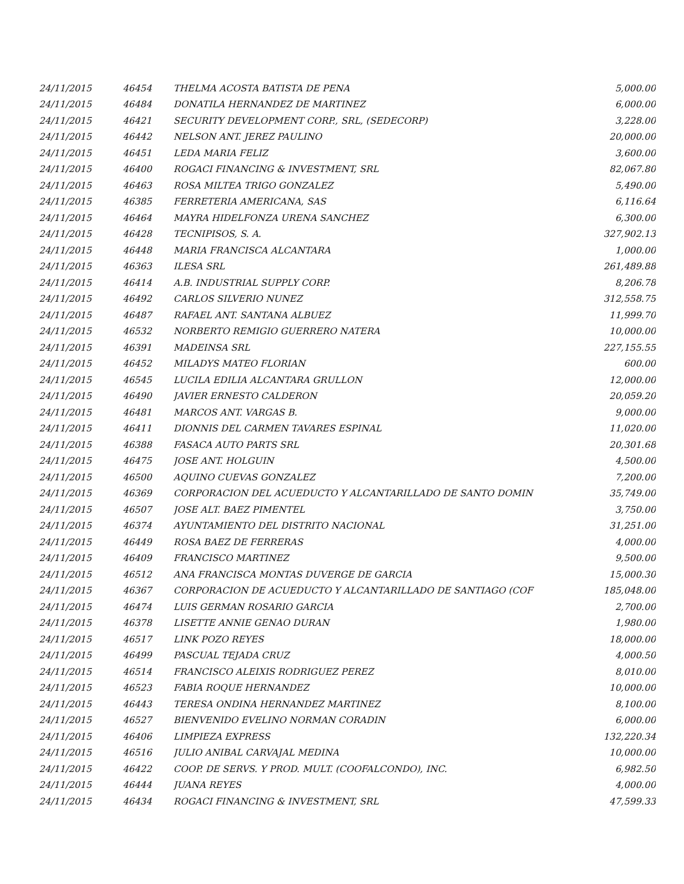| 24/11/2015 | 46454 | THELMA ACOSTA BATISTA DE PENA | 5,000.00 |
| 24/11/2015 | 46484 | DONATILA HERNANDEZ DE MARTINEZ | 6,000.00 |
| 24/11/2015 | 46421 | SECURITY DEVELOPMENT CORP., SRL, (SEDECORP) | 3,228.00 |
| 24/11/2015 | 46442 | NELSON ANT. JEREZ PAULINO | 20,000.00 |
| 24/11/2015 | 46451 | LEDA MARIA FELIZ | 3,600.00 |
| 24/11/2015 | 46400 | ROGACI FINANCING & INVESTMENT, SRL | 82,067.80 |
| 24/11/2015 | 46463 | ROSA MILTEA TRIGO GONZALEZ | 5,490.00 |
| 24/11/2015 | 46385 | FERRETERIA AMERICANA, SAS | 6,116.64 |
| 24/11/2015 | 46464 | MAYRA HIDELFONZA URENA SANCHEZ | 6,300.00 |
| 24/11/2015 | 46428 | TECNIPISOS, S. A. | 327,902.13 |
| 24/11/2015 | 46448 | MARIA FRANCISCA ALCANTARA | 1,000.00 |
| 24/11/2015 | 46363 | ILESA SRL | 261,489.88 |
| 24/11/2015 | 46414 | A.B. INDUSTRIAL SUPPLY CORP. | 8,206.78 |
| 24/11/2015 | 46492 | CARLOS SILVERIO NUNEZ | 312,558.75 |
| 24/11/2015 | 46487 | RAFAEL ANT. SANTANA ALBUEZ | 11,999.70 |
| 24/11/2015 | 46532 | NORBERTO REMIGIO GUERRERO NATERA | 10,000.00 |
| 24/11/2015 | 46391 | MADEINSA SRL | 227,155.55 |
| 24/11/2015 | 46452 | MILADYS MATEO FLORIAN | 600.00 |
| 24/11/2015 | 46545 | LUCILA EDILIA ALCANTARA GRULLON | 12,000.00 |
| 24/11/2015 | 46490 | JAVIER ERNESTO CALDERON | 20,059.20 |
| 24/11/2015 | 46481 | MARCOS ANT. VARGAS B. | 9,000.00 |
| 24/11/2015 | 46411 | DIONNIS DEL CARMEN TAVARES ESPINAL | 11,020.00 |
| 24/11/2015 | 46388 | FASACA AUTO PARTS SRL | 20,301.68 |
| 24/11/2015 | 46475 | JOSE ANT. HOLGUIN | 4,500.00 |
| 24/11/2015 | 46500 | AQUINO CUEVAS GONZALEZ | 7,200.00 |
| 24/11/2015 | 46369 | CORPORACION DEL ACUEDUCTO Y ALCANTARILLADO DE SANTO DOMIN | 35,749.00 |
| 24/11/2015 | 46507 | JOSE ALT. BAEZ PIMENTEL | 3,750.00 |
| 24/11/2015 | 46374 | AYUNTAMIENTO DEL DISTRITO NACIONAL | 31,251.00 |
| 24/11/2015 | 46449 | ROSA BAEZ DE FERRERAS | 4,000.00 |
| 24/11/2015 | 46409 | FRANCISCO MARTINEZ | 9,500.00 |
| 24/11/2015 | 46512 | ANA FRANCISCA MONTAS DUVERGE DE GARCIA | 15,000.30 |
| 24/11/2015 | 46367 | CORPORACION DE ACUEDUCTO Y ALCANTARILLADO DE SANTIAGO (COF | 185,048.00 |
| 24/11/2015 | 46474 | LUIS GERMAN ROSARIO GARCIA | 2,700.00 |
| 24/11/2015 | 46378 | LISETTE ANNIE GENAO DURAN | 1,980.00 |
| 24/11/2015 | 46517 | LINK POZO REYES | 18,000.00 |
| 24/11/2015 | 46499 | PASCUAL TEJADA CRUZ | 4,000.50 |
| 24/11/2015 | 46514 | FRANCISCO ALEIXIS RODRIGUEZ PEREZ | 8,010.00 |
| 24/11/2015 | 46523 | FABIA ROQUE HERNANDEZ | 10,000.00 |
| 24/11/2015 | 46443 | TERESA ONDINA HERNANDEZ MARTINEZ | 8,100.00 |
| 24/11/2015 | 46527 | BIENVENIDO EVELINO NORMAN CORADIN | 6,000.00 |
| 24/11/2015 | 46406 | LIMPIEZA EXPRESS | 132,220.34 |
| 24/11/2015 | 46516 | JULIO ANIBAL CARVAJAL MEDINA | 10,000.00 |
| 24/11/2015 | 46422 | COOP. DE SERVS. Y PROD. MULT. (COOFALCONDO), INC. | 6,982.50 |
| 24/11/2015 | 46444 | JUANA REYES | 4,000.00 |
| 24/11/2015 | 46434 | ROGACI FINANCING & INVESTMENT, SRL | 47,599.33 |